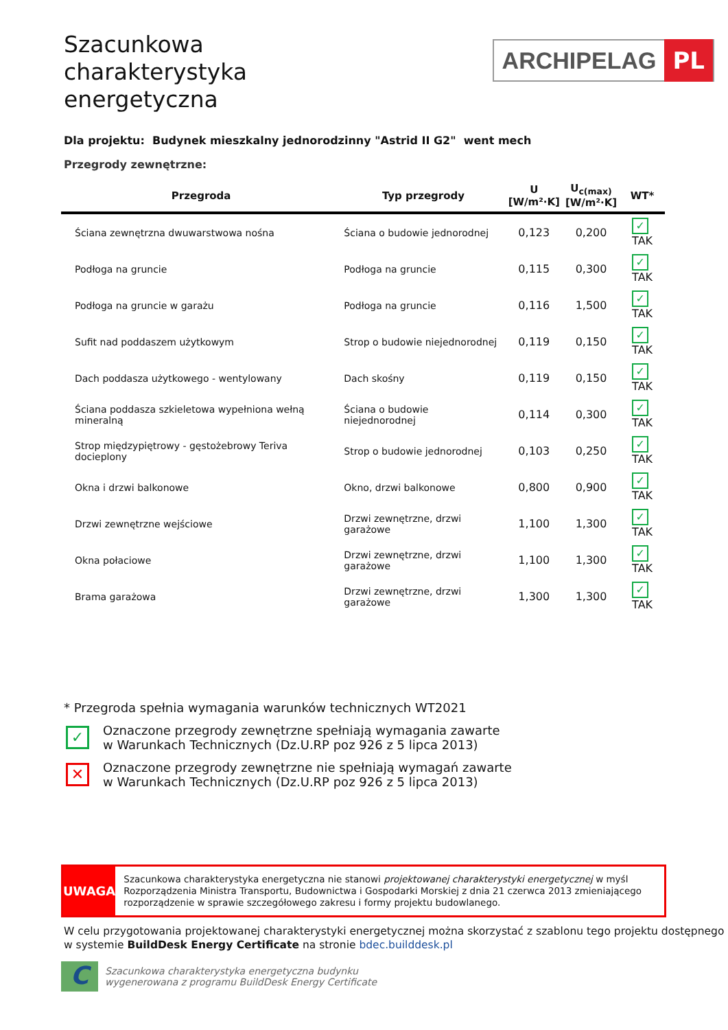Szacunkowa
charakterystyka
energetyczna
ARCHIPELAG PL
Dla projektu: Budynek mieszkalny jednorodzinny "Astrid II G2" went mech
Przegrody zewnętrzne:
| Przegroda | Typ przegrody | U [W/m²·K] | U<sub>c(max)</sub> [W/m²·K] | WT* |
| --- | --- | --- | --- | --- |
| Ściana zewnętrzna dwuwarstwowa nośna | Ściana o budowie jednorodnej | 0,123 | 0,200 | ✓ TAK |
| Podłoga na gruncie | Podłoga na gruncie | 0,115 | 0,300 | ✓ TAK |
| Podłoga na gruncie w garażu | Podłoga na gruncie | 0,116 | 1,500 | ✓ TAK |
| Sufit nad poddaszem użytkowym | Strop o budowie niejednorodnej | 0,119 | 0,150 | ✓ TAK |
| Dach poddasza użytkowego - wentylowany | Dach skośny | 0,119 | 0,150 | ✓ TAK |
| Ściana poddasza szkieletowa wypełniona wełną mineralną | Ściana o budowie niejednorodnej | 0,114 | 0,300 | ✓ TAK |
| Strop międzypiętrowy - gęstożebrowy Teriva docieplony | Strop o budowie jednorodnej | 0,103 | 0,250 | ✓ TAK |
| Okna i drzwi balkonowe | Okno, drzwi balkonowe | 0,800 | 0,900 | ✓ TAK |
| Drzwi zewnętrzne wejściowe | Drzwi zewnętrzne, drzwi garażowe | 1,100 | 1,300 | ✓ TAK |
| Okna połaciowe | Drzwi zewnętrzne, drzwi garażowe | 1,100 | 1,300 | ✓ TAK |
| Brama garażowa | Drzwi zewnętrzne, drzwi garażowe | 1,300 | 1,300 | ✓ TAK |
* Przegroda spełnia wymagania warunków technicznych WT2021
✓
Oznaczone przegrody zewnętrzne spełniają wymagania zawarte
w Warunkach Technicznych (Dz.U.RP poz 926 z 5 lipca 2013)
✕
Oznaczone przegrody zewnętrzne nie spełniają wymagań zawarte
w Warunkach Technicznych (Dz.U.RP poz 926 z 5 lipca 2013)
UWAGA
Szacunkowa charakterystyka energetyczna nie stanowi projektowanej charakterystyki energetycznej w myśl Rozporządzenia Ministra Transportu, Budownictwa i Gospodarki Morskiej z dnia 21 czerwca 2013 zmieniającego rozporządzenie w sprawie szczegółowego zakresu i formy projektu budowlanego.
W celu przygotowania projektowanej charakterystyki energetycznej można skorzystać z szablonu tego projektu dostępnego w systemie BuildDesk Energy Certificate na stronie bdec.builddesk.pl
C
Szacunkowa charakterystyka energetyczna budynku
wygenerowana z programu BuildDesk Energy Certificate